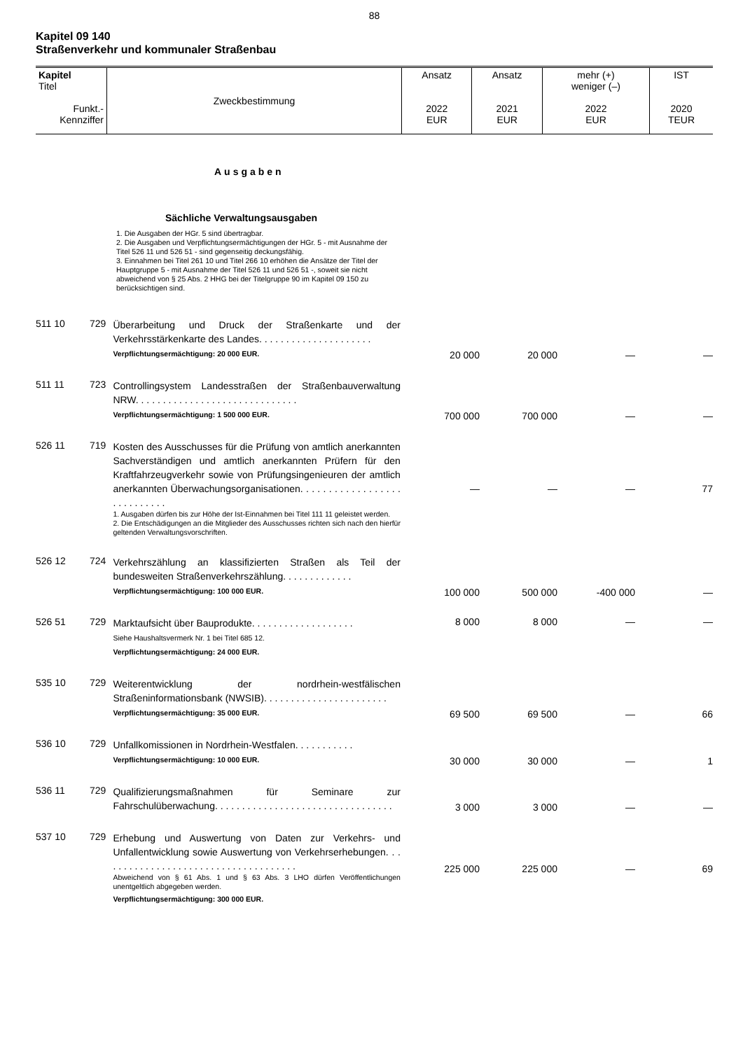88
Kapitel 09 140
Straßenverkehr und kommunaler Straßenbau
| Kapitel Titel Funkt.- Kennziffer | Zweckbestimmung | Ansatz 2022 EUR | Ansatz 2021 EUR | mehr (+) weniger (–) 2022 EUR | IST 2020 TEUR |
| --- | --- | --- | --- | --- | --- |
Ausgaben
Sächliche Verwaltungsausgaben
1. Die Ausgaben der HGr. 5 sind übertragbar.
2. Die Ausgaben und Verpflichtungsermächtigungen der HGr. 5 - mit Ausnahme der Titel 526 11 und 526 51 - sind gegenseitig deckungsfähig.
3. Einnahmen bei Titel 261 10 und Titel 266 10 erhöhen die Ansätze der Titel der Hauptgruppe 5 - mit Ausnahme der Titel 526 11 und 526 51 -, soweit sie nicht abweichend von § 25 Abs. 2 HHG bei der Titelgruppe 90 im Kapitel 09 150 zu berücksichtigen sind.
| 511 10 | 729 | Überarbeitung und Druck der Straßenkarte und der Verkehrsstärkenkarte des Landes. . . . . . . . . . . . . . . . . . . . . Verpflichtungsermächtigung: 20 000 EUR. | 20 000 | 20 000 | — | — |
| 511 11 | 723 | Controllingsystem Landesstraßen der Straßenbauverwaltung NRW. . . . . . . . . . . . . . . . . . . . . . . . . . . . . . Verpflichtungsermächtigung: 1 500 000 EUR. | 700 000 | 700 000 | — | — |
| 526 11 | 719 | Kosten des Ausschusses für die Prüfung von amtlich anerkannten Sachverständigen und amtlich anerkannten Prüfern für den Kraftfahrzeugverkehr sowie von Prüfungsingenieuren der amtlich anerkannten Überwachungsorganisationen. . . . . . . . . . . . . . . . . . . . . . . . . . . . 1. Ausgaben dürfen bis zur Höhe der Ist-Einnahmen bei Titel 111 11 geleistet werden. 2. Die Entschädigungen an die Mitglieder des Ausschusses richten sich nach den hierfür geltenden Verwaltungsvorschriften. | — | — | — | 77 |
| 526 12 | 724 | Verkehrszählung an klassifizierten Straßen als Teil der bundesweiten Straßenverkehrszählung. . . . . . . . . . . . . Verpflichtungsermächtigung: 100 000 EUR. | 100 000 | 500 000 | -400 000 | — |
| 526 51 | 729 | Marktaufsicht über Bauprodukte. . . . . . . . . . . . . . . . . . . Siehe Haushaltsvermerk Nr. 1 bei Titel 685 12. Verpflichtungsermächtigung: 24 000 EUR. | 8 000 | 8 000 | — | — |
| 535 10 | 729 | Weiterentwicklung der nordrhein-westfälischen Straßeninformationsbank (NWSIB). . . . . . . . . . . . . . . . . . . . . . . Verpflichtungsermächtigung: 35 000 EUR. | 69 500 | 69 500 | — | 66 |
| 536 10 | 729 | Unfallkomissionen in Nordrhein-Westfalen. . . . . . . . . . . Verpflichtungsermächtigung: 10 000 EUR. | 30 000 | 30 000 | — | 1 |
| 536 11 | 729 | Qualifizierungsmaßnahmen für Seminare zur Fahrschulüberwachung. . . . . . . . . . . . . . . . . . . . . . . . . . . . . . . . . | 3 000 | 3 000 | — | — |
| 537 10 | 729 | Erhebung und Auswertung von Daten zur Verkehrs- und Unfallentwicklung sowie Auswertung von Verkehrserhebungen. . . . . . . . . . . . . . . . . . . . . . . . . . . . . . . . . . . . . Abweichend von § 61 Abs. 1 und § 63 Abs. 3 LHO dürfen Veröffentlichungen unentgeltlich abgegeben werden. Verpflichtungsermächtigung: 300 000 EUR. | 225 000 | 225 000 | — | 69 |